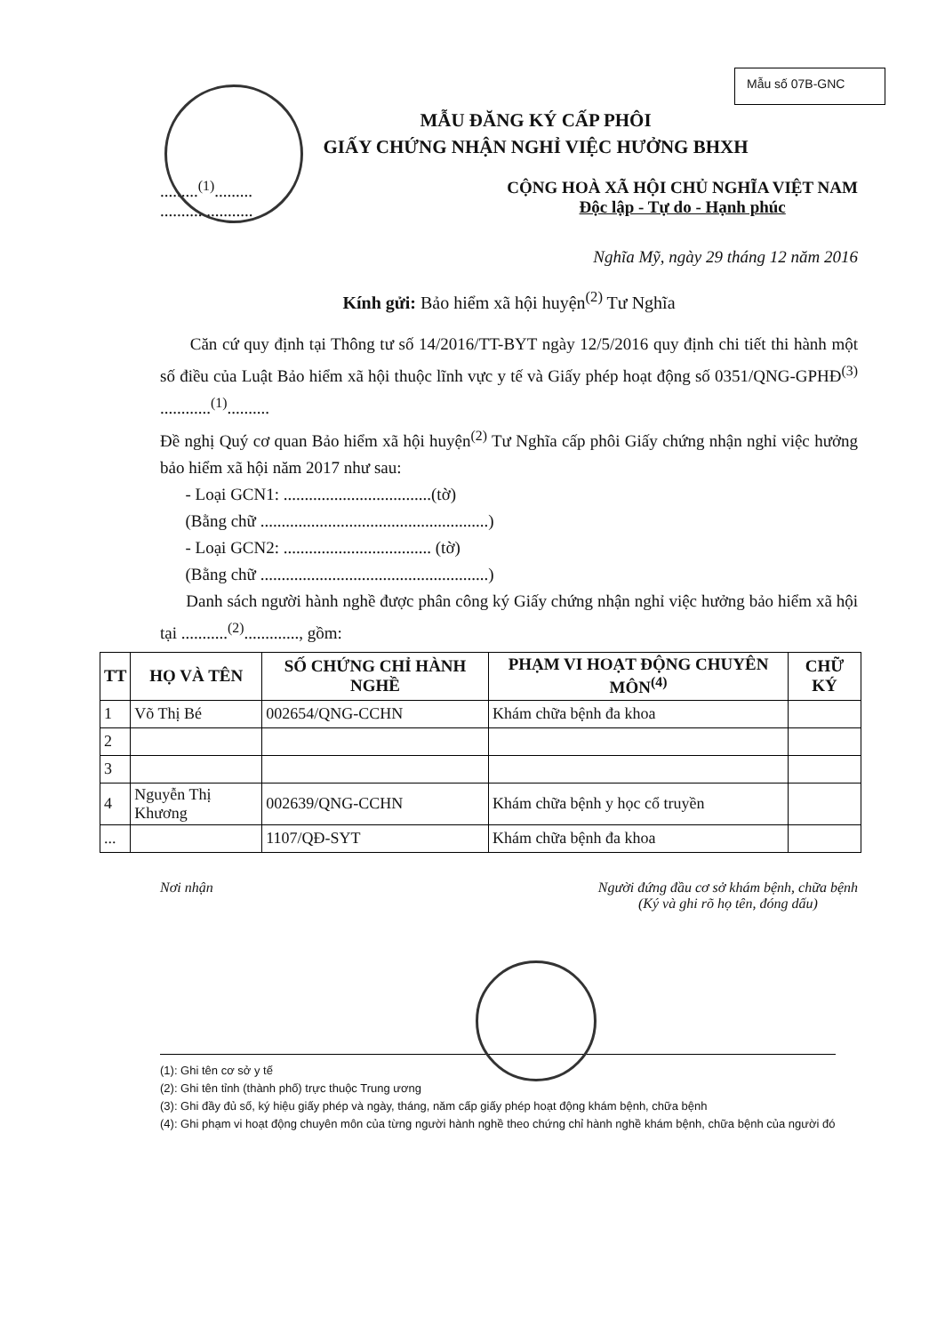Mẫu số 07B-GNC
MẪU ĐĂNG KÝ CẤP PHÔI
GIẤY CHỨNG NHẬN NGHỈ VIỆC HƯỞNG BHXH
.........<sup>(1)</sup>.........
......................
CỘNG HOÀ XÃ HỘI CHỦ NGHĨA VIỆT NAM
Độc lập - Tự do - Hạnh phúc
Nghĩa Mỹ, ngày 29 tháng 12 năm 2016
Kính gửi: Bảo hiểm xã hội huyện<sup>(2)</sup> Tư Nghĩa
Căn cứ quy định tại Thông tư số 14/2016/TT-BYT ngày 12/5/2016 quy định chi tiết thi hành một số điều của Luật Bảo hiểm xã hội thuộc lĩnh vực y tế và Giấy phép hoạt động số 0351/QNG-GPHĐ<sup>(3)</sup> ............<sup>(1)</sup>..........
Đề nghị Quý cơ quan Bảo hiểm xã hội huyện<sup>(2)</sup> Tư Nghĩa cấp phôi Giấy chứng nhận nghỉ việc hưởng bảo hiểm xã hội năm 2017 như sau:
- Loại GCN1: ...................................(tờ)
(Bằng chữ ......................................................)
- Loại GCN2: ................................... (tờ)
(Bằng chữ ......................................................)
Danh sách người hành nghề được phân công ký Giấy chứng nhận nghỉ việc hưởng bảo hiểm xã hội tại ...........<sup>(2)</sup>............., gồm:
| TT | HỌ VÀ TÊN | SỐ CHỨNG CHỈ HÀNH NGHỀ | PHẠM VI HOẠT ĐỘNG CHUYÊN MÔN<sup>(4)</sup> | CHỮ KÝ |
| --- | --- | --- | --- | --- |
| 1 | Võ Thị Bé | 002654/QNG-CCHN | Khám chữa bệnh đa khoa | |
| 2 | | | | |
| 3 | | | | |
| 4 | Nguyễn Thị Khương | 002639/QNG-CCHN | Khám chữa bệnh y học cổ truyền | |
| ... | | 1107/QĐ-SYT | Khám chữa bệnh đa khoa | |
Nơi nhận Người đứng đầu cơ sở khám bệnh, chữa bệnh
(Ký và ghi rõ họ tên, đóng dấu)
(1): Ghi tên cơ sở y tế
(2): Ghi tên tỉnh (thành phố) trực thuộc Trung ương
(3): Ghi đầy đủ số, ký hiệu giấy phép và ngày, tháng, năm cấp giấy phép hoạt động khám bệnh, chữa bệnh
(4): Ghi phạm vi hoạt động chuyên môn của từng người hành nghề theo chứng chỉ hành nghề khám bệnh, chữa bệnh của người đó